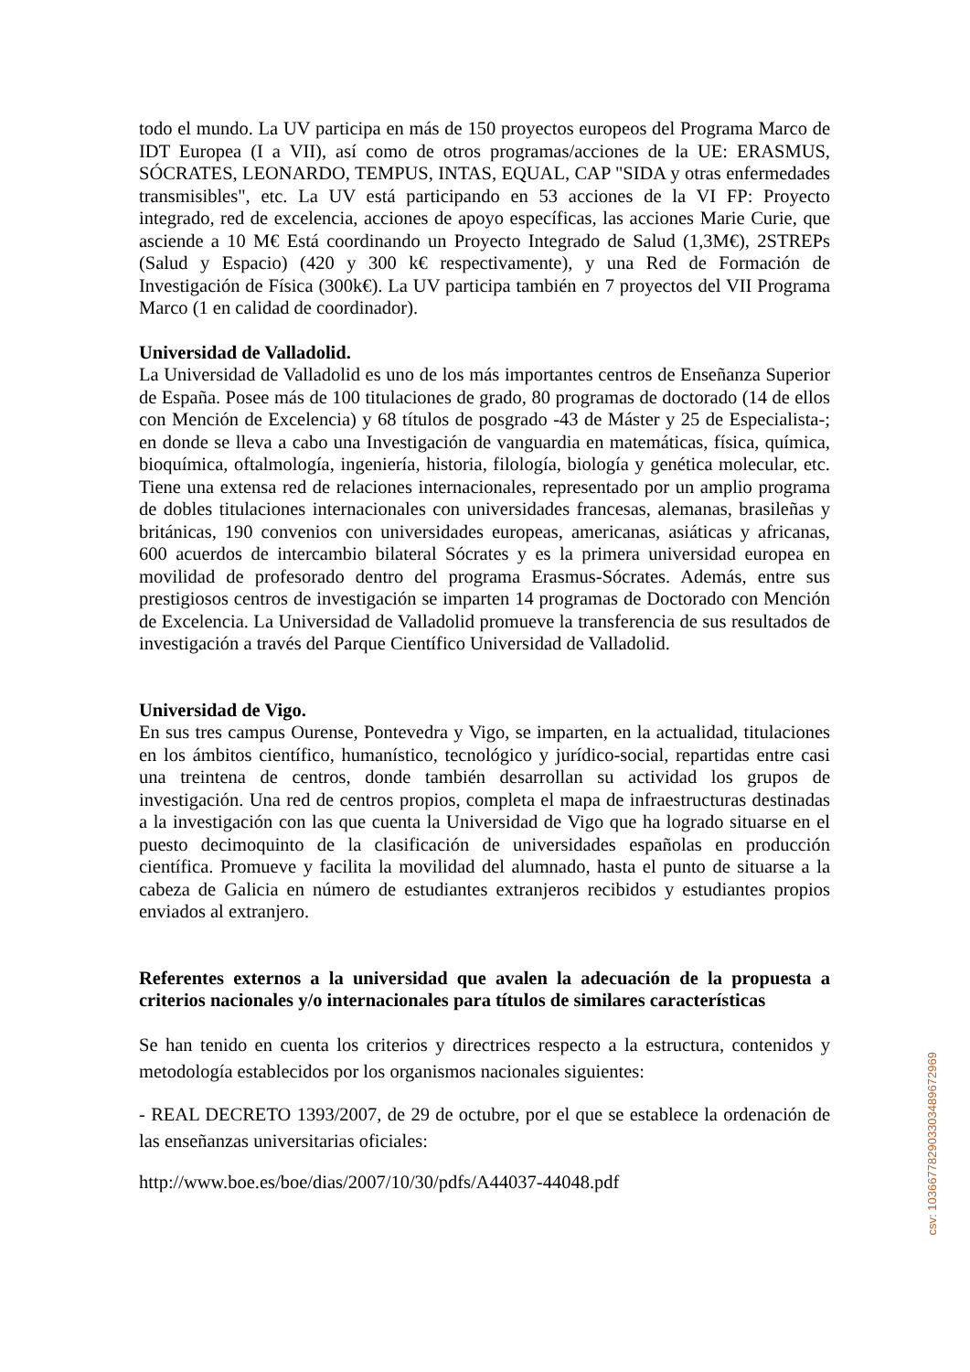todo el mundo. La UV participa en más de 150 proyectos europeos del Programa Marco de IDT Europea (I a VII), así como de otros programas/acciones de la UE: ERASMUS, SÓCRATES, LEONARDO, TEMPUS, INTAS, EQUAL, CAP "SIDA y otras enfermedades transmisibles", etc. La UV está participando en 53 acciones de la VI FP: Proyecto integrado, red de excelencia, acciones de apoyo específicas, las acciones Marie Curie, que asciende a 10 M€ Está coordinando un Proyecto Integrado de Salud (1,3M€), 2STREPs (Salud y Espacio) (420 y 300 k€ respectivamente), y una Red de Formación de Investigación de Física (300k€). La UV participa también en 7 proyectos del VII Programa Marco (1 en calidad de coordinador).
Universidad de Valladolid.
La Universidad de Valladolid es uno de los más importantes centros de Enseñanza Superior de España. Posee más de 100 titulaciones de grado, 80 programas de doctorado (14 de ellos con Mención de Excelencia) y 68 títulos de posgrado -43 de Máster y 25 de Especialista-; en donde se lleva a cabo una Investigación de vanguardia en matemáticas, física, química, bioquímica, oftalmología, ingeniería, historia, filología, biología y genética molecular, etc. Tiene una extensa red de relaciones internacionales, representado por un amplio programa de dobles titulaciones internacionales con universidades francesas, alemanas, brasileñas y británicas, 190 convenios con universidades europeas, americanas, asiáticas y africanas, 600 acuerdos de intercambio bilateral Sócrates y es la primera universidad europea en movilidad de profesorado dentro del programa Erasmus-Sócrates. Además, entre sus prestigiosos centros de investigación se imparten 14 programas de Doctorado con Mención de Excelencia. La Universidad de Valladolid promueve la transferencia de sus resultados de investigación a través del Parque Científico Universidad de Valladolid.
Universidad de Vigo.
En sus tres campus Ourense, Pontevedra y Vigo, se imparten, en la actualidad, titulaciones en los ámbitos científico, humanístico, tecnológico y jurídico-social, repartidas entre casi una treintena de centros, donde también desarrollan su actividad los grupos de investigación. Una red de centros propios, completa el mapa de infraestructuras destinadas a la investigación con las que cuenta la Universidad de Vigo que ha logrado situarse en el puesto decimoquinto de la clasificación de universidades españolas en producción científica. Promueve y facilita la movilidad del alumnado, hasta el punto de situarse a la cabeza de Galicia en número de estudiantes extranjeros recibidos y estudiantes propios enviados al extranjero.
Referentes externos a la universidad que avalen la adecuación de la propuesta a criterios nacionales y/o internacionales para títulos de similares características
Se han tenido en cuenta los criterios y directrices respecto a la estructura, contenidos y metodología establecidos por los organismos nacionales siguientes:
- REAL DECRETO 1393/2007, de 29 de octubre, por el que se establece la ordenación de las enseñanzas universitarias oficiales:
http://www.boe.es/boe/dias/2007/10/30/pdfs/A44037-44048.pdf
csv: 103667782903303489672969